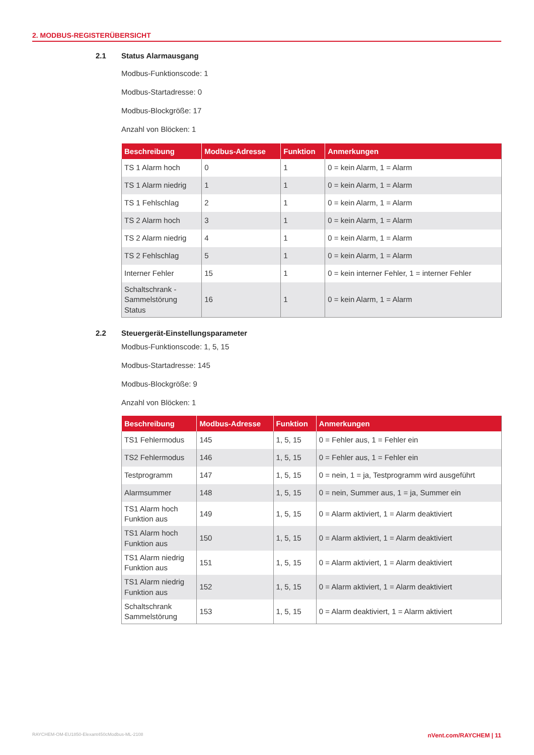2. MODBUS-REGISTERÜBERSICHT
2.1 Status Alarmausgang
Modbus-Funktionscode: 1
Modbus-Startadresse: 0
Modbus-Blockgröße: 17
Anzahl von Blöcken: 1
| Beschreibung | Modbus-Adresse | Funktion | Anmerkungen |
| --- | --- | --- | --- |
| TS 1 Alarm hoch | 0 | 1 | 0 = kein Alarm, 1 = Alarm |
| TS 1 Alarm niedrig | 1 | 1 | 0 = kein Alarm, 1 = Alarm |
| TS 1 Fehlschlag | 2 | 1 | 0 = kein Alarm, 1 = Alarm |
| TS 2 Alarm hoch | 3 | 1 | 0 = kein Alarm, 1 = Alarm |
| TS 2 Alarm niedrig | 4 | 1 | 0 = kein Alarm, 1 = Alarm |
| TS 2 Fehlschlag | 5 | 1 | 0 = kein Alarm, 1 = Alarm |
| Interner Fehler | 15 | 1 | 0 = kein interner Fehler, 1 = interner Fehler |
| Schaltschrank - Sammelstörung Status | 16 | 1 | 0 = kein Alarm, 1 = Alarm |
2.2 Steuergerät-Einstellungsparameter
Modbus-Funktionscode: 1, 5, 15
Modbus-Startadresse: 145
Modbus-Blockgröße: 9
Anzahl von Blöcken: 1
| Beschreibung | Modbus-Adresse | Funktion | Anmerkungen |
| --- | --- | --- | --- |
| TS1 Fehlermodus | 145 | 1, 5, 15 | 0 = Fehler aus, 1 = Fehler ein |
| TS2 Fehlermodus | 146 | 1, 5, 15 | 0 = Fehler aus, 1 = Fehler ein |
| Testprogramm | 147 | 1, 5, 15 | 0 = nein, 1 = ja, Testprogramm wird ausgeführt |
| Alarmsummer | 148 | 1, 5, 15 | 0 = nein, Summer aus, 1 = ja, Summer ein |
| TS1 Alarm hoch Funktion aus | 149 | 1, 5, 15 | 0 = Alarm aktiviert, 1 = Alarm deaktiviert |
| TS1 Alarm hoch Funktion aus | 150 | 1, 5, 15 | 0 = Alarm aktiviert, 1 = Alarm deaktiviert |
| TS1 Alarm niedrig Funktion aus | 151 | 1, 5, 15 | 0 = Alarm aktiviert, 1 = Alarm deaktiviert |
| TS1 Alarm niedrig Funktion aus | 152 | 1, 5, 15 | 0 = Alarm aktiviert, 1 = Alarm deaktiviert |
| Schaltschrank Sammelstörung | 153 | 1, 5, 15 | 0 = Alarm deaktiviert, 1 = Alarm aktiviert |
RAYCHEM-OM-EU1850-Elexant450cModbus-ML-2108 nVent.com/RAYCHEM | 11